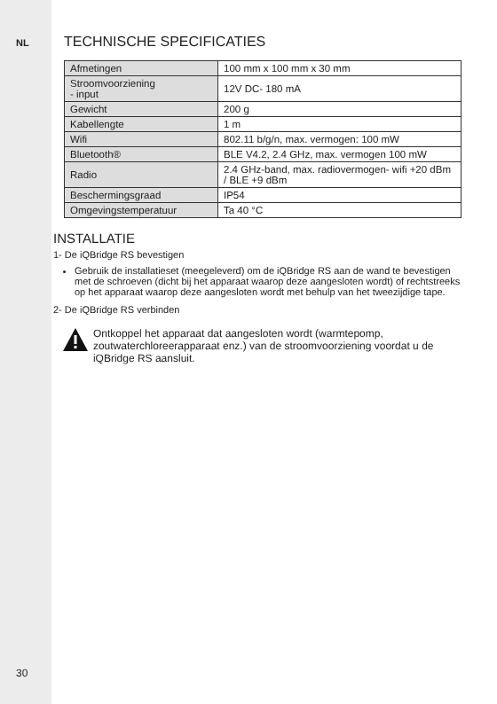NL
30
TECHNISCHE SPECIFICATIES
| Afmetingen | 100 mm x 100 mm x 30 mm |
| Stroomvoorziening - input | 12V DC- 180 mA |
| Gewicht | 200 g |
| Kabellengte | 1 m |
| Wifi | 802.11 b/g/n, max. vermogen: 100 mW |
| Bluetooth® | BLE V4.2, 2.4 GHz, max. vermogen 100 mW |
| Radio | 2.4 GHz-band, max. radiovermogen- wifi +20 dBm / BLE +9 dBm |
| Beschermingsgraad | IP54 |
| Omgevingstemperatuur | Ta 40 °C |
INSTALLATIE
1- De iQBridge RS bevestigen
Gebruik de installatieset (meegeleverd) om de iQBridge RS aan de wand te bevestigen met de schroeven (dicht bij het apparaat waarop deze aangesloten wordt) of rechtstreeks op het apparaat waarop deze aangesloten wordt met behulp van het tweezijdige tape.
2- De iQBridge RS verbinden
Ontkoppel het apparaat dat aangesloten wordt (warmtepomp, zoutwaterchloreerapparaat enz.) van de stroomvoorziening voordat u de iQBridge RS aansluit.